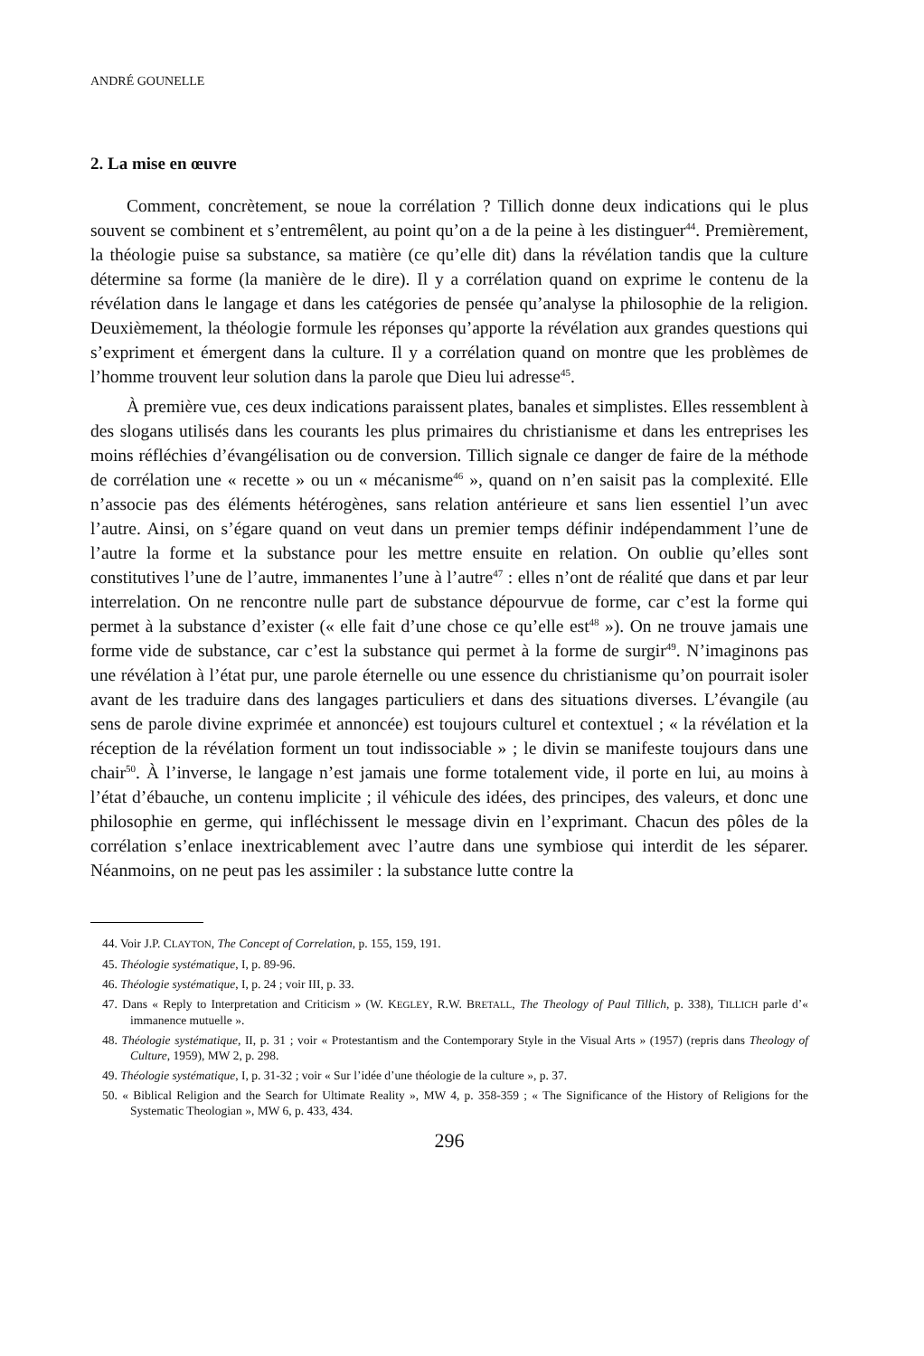ANDRÉ GOUNELLE
2. La mise en œuvre
Comment, concrètement, se noue la corrélation ? Tillich donne deux indications qui le plus souvent se combinent et s’entremêlent, au point qu’on a de la peine à les distinguer<sup>44</sup>. Premièrement, la théologie puise sa substance, sa matière (ce qu’elle dit) dans la révélation tandis que la culture détermine sa forme (la manière de le dire). Il y a corrélation quand on exprime le contenu de la révélation dans le langage et dans les catégories de pensée qu’analyse la philosophie de la religion. Deuxièmement, la théologie formule les réponses qu’apporte la révélation aux grandes questions qui s’expriment et émergent dans la culture. Il y a corrélation quand on montre que les problèmes de l’homme trouvent leur solution dans la parole que Dieu lui adresse<sup>45</sup>.
À première vue, ces deux indications paraissent plates, banales et simplistes. Elles ressemblent à des slogans utilisés dans les courants les plus primaires du christianisme et dans les entreprises les moins réfléchies d’évangélisation ou de conversion. Tillich signale ce danger de faire de la méthode de corrélation une « recette » ou un « mécanisme<sup>46</sup> », quand on n’en saisit pas la complexité. Elle n’associe pas des éléments hétérogènes, sans relation antérieure et sans lien essentiel l’un avec l’autre. Ainsi, on s’égare quand on veut dans un premier temps définir indépendamment l’une de l’autre la forme et la substance pour les mettre ensuite en relation. On oublie qu’elles sont constitutives l’une de l’autre, immanentes l’une à l’autre<sup>47</sup> : elles n’ont de réalité que dans et par leur interrelation. On ne rencontre nulle part de substance dépourvue de forme, car c’est la forme qui permet à la substance d’exister (« elle fait d’une chose ce qu’elle est<sup>48</sup> »). On ne trouve jamais une forme vide de substance, car c’est la substance qui permet à la forme de surgir<sup>49</sup>. N’imaginons pas une révélation à l’état pur, une parole éternelle ou une essence du christianisme qu’on pourrait isoler avant de les traduire dans des langages particuliers et dans des situations diverses. L’évangile (au sens de parole divine exprimée et annoncée) est toujours culturel et contextuel ; « la révélation et la réception de la révélation forment un tout indissociable » ; le divin se manifeste toujours dans une chair<sup>50</sup>. À l’inverse, le langage n’est jamais une forme totalement vide, il porte en lui, au moins à l’état d’ébauche, un contenu implicite ; il véhicule des idées, des principes, des valeurs, et donc une philosophie en germe, qui infléchissent le message divin en l’exprimant. Chacun des pôles de la corrélation s’enlace inextricablement avec l’autre dans une symbiose qui interdit de les séparer. Néanmoins, on ne peut pas les assimiler : la substance lutte contre la
44. Voir J.P. CLAYTON, The Concept of Correlation, p. 155, 159, 191.
45. Théologie systématique, I, p. 89-96.
46. Théologie systématique, I, p. 24 ; voir III, p. 33.
47. Dans « Reply to Interpretation and Criticism » (W. KEGLEY, R.W. BRETALL, The Theology of Paul Tillich, p. 338), TILLICH parle d’« immanence mutuelle ».
48. Théologie systématique, II, p. 31 ; voir « Protestantism and the Contemporary Style in the Visual Arts » (1957) (repris dans Theology of Culture, 1959), MW 2, p. 298.
49. Théologie systématique, I, p. 31-32 ; voir « Sur l’idée d’une théologie de la culture », p. 37.
50. « Biblical Religion and the Search for Ultimate Reality », MW 4, p. 358-359 ; « The Significance of the History of Religions for the Systematic Theologian », MW 6, p. 433, 434.
296